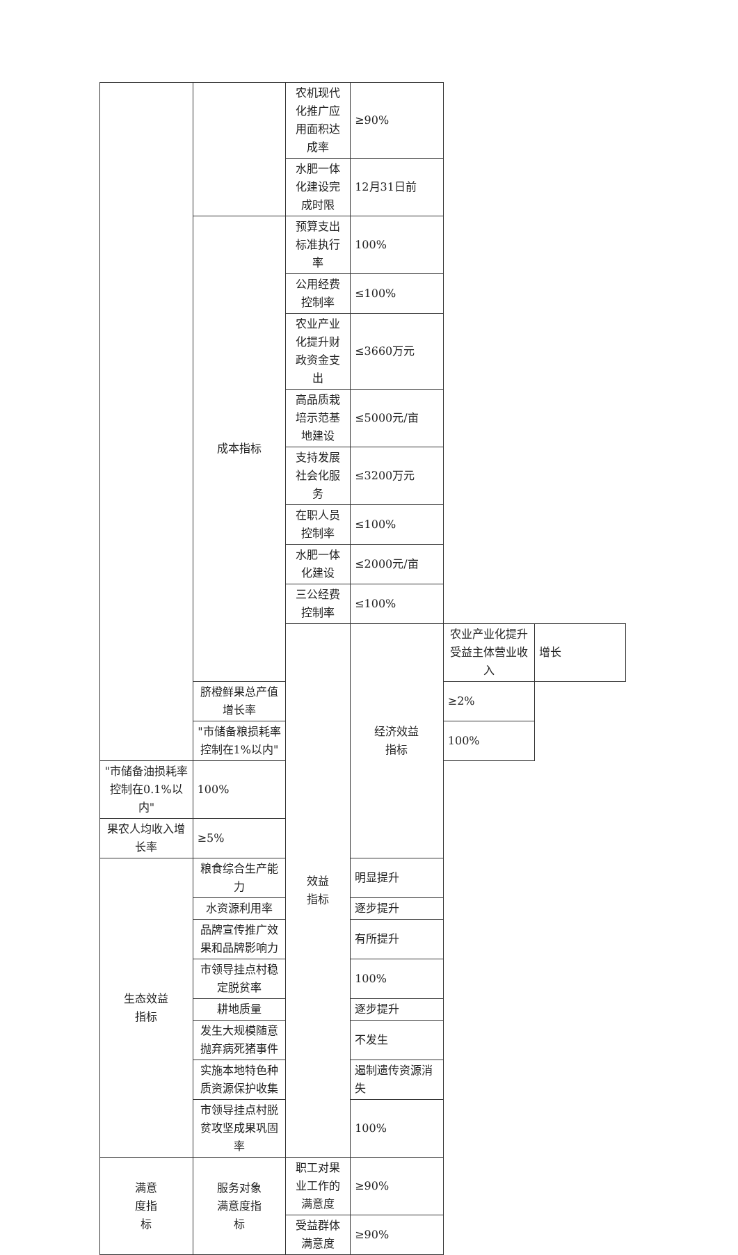| | | 农机现代化推广应用面积达成率 | ≥90% | | |
| | | 水肥一体化建设完成时限 | 12月31日前 | | |
| | 成本指标 | 预算支出标准执行率 | 100% | | |
| | | 公用经费控制率 | ≤100% | | |
| | | 农业产业化提升财政资金支出 | ≤3660万元 | | |
| | | 高品质栽培示范基地建设 | ≤5000元/亩 | | |
| | | 支持发展社会化服务 | ≤3200万元 | | |
| | | 在职人员控制率 | ≤100% | | |
| | | 水肥一体化建设 | ≤2000元/亩 | | |
| | | 三公经费控制率 | ≤100% | | |
| | | 效益 指标 | 经济效益 指标 | 农业产业化提升受益主体营业收入 | 增长 |
| | 脐橙鲜果总产值增长率 | | | ≥2% | |
| | "市储备粮损耗率控制在1%以内" | | | 100% | |
| "市储备油损耗率控制在0.1%以内" | 100% | | | | |
| 果农人均收入增长率 | ≥5% | | | | |
| 生态效益 指标 | 粮食综合生产能力 | | 明显提升 | | |
| | 水资源利用率 | | 逐步提升 | | |
| | 品牌宣传推广效果和品牌影响力 | | 有所提升 | | |
| | 市领导挂点村稳定脱贫率 | | 100% | | |
| | 耕地质量 | | 逐步提升 | | |
| | 发生大规模随意抛弃病死猪事件 | | 不发生 | | |
| | 实施本地特色种质资源保护收集 | | 遏制遗传资源消失 | | |
| | 市领导挂点村脱贫攻坚成果巩固率 | | 100% | | |
| 满意 度指 标 | 服务对象 满意度指 标 | 职工对果业工作的满意度 | ≥90% | | |
| | | 受益群体满意度 | ≥90% | | |